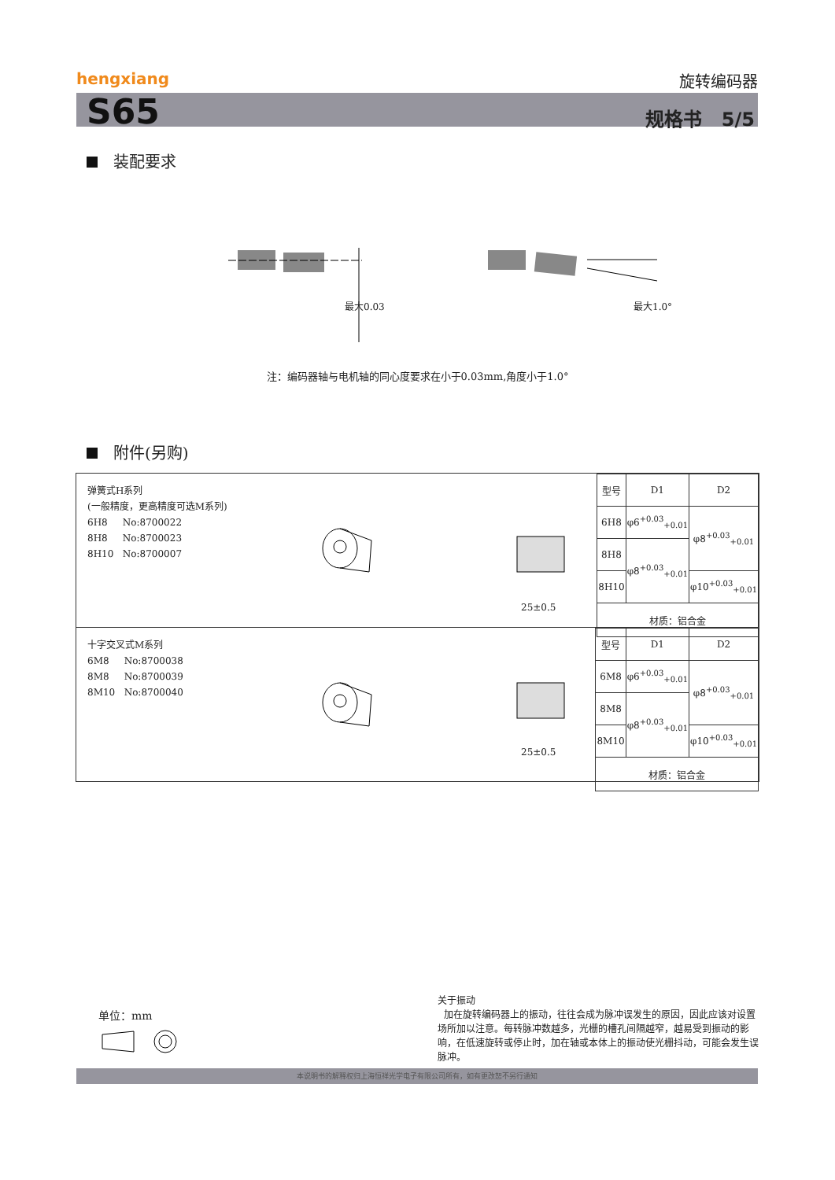hengxiang 旋转编码器
S65 规格书 5/5
装配要求
最大0.03 最大1.0°
注：编码器轴与电机轴的同心度要求在小于0.03mm,角度小于1.0°
附件(另购)
弹簧式H系列
(一般精度，更高精度可选M系列)
6H8 No:8700022
8H8 No:8700023
8H10 No:8700007
25±0.5
| 型号 | D1 | D2 |
| 6H8 | φ6<sup>+0.03</sup><sub>+0.01</sub> | φ8<sup>+0.03</sup><sub>+0.01</sub> |
| 8H8 | φ8<sup>+0.03</sup><sub>+0.01</sub> | |
| 8H10 | | φ10<sup>+0.03</sup><sub>+0.01</sub> |
| 材质：铝合金 | | |
十字交叉式M系列
6M8 No:8700038
8M8 No:8700039
8M10 No:8700040
25±0.5
| 型号 | D1 | D2 |
| 6M8 | φ6<sup>+0.03</sup><sub>+0.01</sub> | φ8<sup>+0.03</sup><sub>+0.01</sub> |
| 8M8 | φ8<sup>+0.03</sup><sub>+0.01</sub> | |
| 8M10 | | φ10<sup>+0.03</sup><sub>+0.01</sub> |
| 材质：铝合金 | | |
单位：mm
关于振动
加在旋转编码器上的振动，往往会成为脉冲误发生的原因，因此应该对设置场所加以注意。每转脉冲数越多，光栅的槽孔间隔越窄，越易受到振动的影响，在低速旋转或停止时，加在轴或本体上的振动使光栅抖动，可能会发生误脉冲。
本说明书的解释权归上海恒祥光学电子有限公司所有，如有更改恕不另行通知